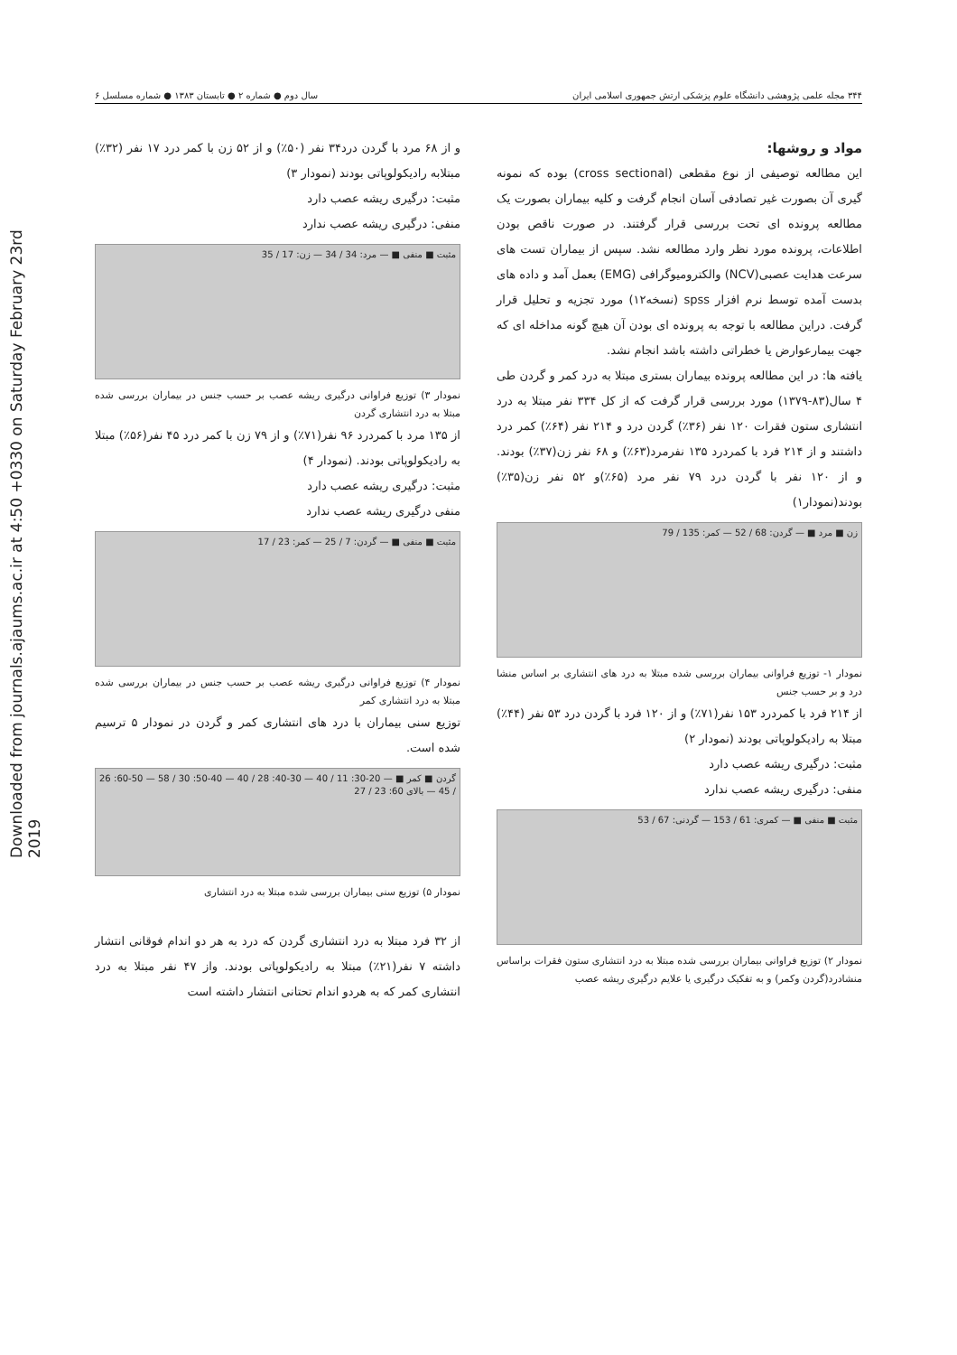Downloaded from journals.ajaums.ac.ir at 4:50 +0330 on Saturday February 23rd 2019
۳۴۴ مجله علمی پژوهشی دانشگاه علوم پزشکی ارتش جمهوری اسلامی ایران سال دوم ● شماره ۲ ● تابستان ۱۳۸۳ ● شماره مسلسل ۶
مواد و روشها:
این مطالعه توصیفی از نوع مقطعی (cross sectional) بوده که نمونه گیری آن بصورت غیر تصادفی آسان انجام گرفت و کلیه بیماران بصورت یک مطالعه پرونده ای تحت بررسی قرار گرفتند. در صورت ناقص بودن اطلاعات، پرونده مورد نظر وارد مطالعه نشد. سپس از بیماران تست های سرعت هدایت عصبی(NCV) والکترومیوگرافی (EMG) بعمل آمد و داده های بدست آمده توسط نرم افزار spss (نسخه۱۲) مورد تجزیه و تحلیل قرار گرفت. دراین مطالعه با توجه به پرونده ای بودن آن هیچ گونه مداخله ای که جهت بیمارعوارض یا خطراتی داشته باشد انجام نشد.
یافته ها: در این مطالعه پرونده بیماران بستری مبتلا به درد کمر و گردن طی ۴ سال(۸۳-۱۳۷۹) مورد بررسی قرار گرفت که از کل ۳۳۴ نفر مبتلا به درد انتشاری ستون فقرات ۱۲۰ نفر (۳۶٪) گردن درد و ۲۱۴ نفر (۶۴٪) کمر درد داشتند و از ۲۱۴ فرد با کمردرد ۱۳۵ نفرمرد(۶۳٪) و ۶۸ نفر زن(۳۷٪) بودند. و از ۱۲۰ نفر با گردن درد ۷۹ نفر مرد (۶۵٪)و ۵۲ نفر زن(۳۵٪) بودند(نمودار۱)
زن ■ مرد ■ — گردن: 68 / 52 — کمر: 135 / 79
نمودار ۱- توزیع فراوانی بیماران بررسی شده مبتلا به درد های انتشاری بر اساس منشا درد و بر حسب جنس
از ۲۱۴ فرد با کمردرد ۱۵۳ نفر(۷۱٪) و از ۱۲۰ فرد با گردن درد ۵۳ نفر (۴۴٪) مبتلا به رادیکولوپاتی بودند (نمودار ۲)
مثبت: درگیری ریشه عصب دارد
منفی: درگیری ریشه عصب ندارد
مثبت ■ منفی ■ — کمری: 61 / 153 — گردنی: 67 / 53
نمودار ۲) توزیع فراوانی بیماران بررسی شده مبتلا به درد انتشاری ستون فقرات براساس منشادرد(گردن وکمر) و به تفکیک درگیری یا علایم درگیری ریشه عصب
و از ۶۸ مرد با گردن درد۳۴ نفر (۵۰٪) و از ۵۲ زن با کمر درد ۱۷ نفر (۳۲٪) مبتلابه رادیکولوپاتی بودند (نمودار ۳)
مثبت: درگیری ریشه عصب دارد
منفی: درگیری ریشه عصب ندارد
مثبت ■ منفی ■ — مرد: 34 / 34 — زن: 17 / 35
نمودار ۳) توزیع فراوانی درگیری ریشه عصب بر حسب جنس در بیماران بررسی شده مبتلا به درد انتشاری گردن
از ۱۳۵ مرد با کمردرد ۹۶ نفر(۷۱٪) و از ۷۹ زن با کمر درد ۴۵ نفر(۵۶٪) مبتلا به رادیکولوپاتی بودند. (نمودار ۴)
مثبت: درگیری ریشه عصب دارد
منفی درگیری ریشه عصب ندارد
مثبت ■ منفی ■ — گردن: 7 / 25 — کمر: 23 / 17
نمودار ۴) توزیع فراوانی درگیری ریشه عصب بر حسب جنس در بیماران بررسی شده مبتلا به درد انتشاری کمر
توزیع سنی بیماران با درد های انتشاری کمر و گردن در نمودار ۵ ترسیم شده است.
گردن ■ کمر ■ — 20-30: 11 / 40 — 30-40: 28 / 40 — 40-50: 30 / 58 — 50-60: 26 / 45 — بالای 60: 23 / 27
نمودار ۵) توزیع سنی بیماران بررسی شده مبتلا به درد انتشاری
از ۳۲ فرد مبتلا به درد انتشاری گردن که درد به هر دو اندام فوقانی انتشار داشته ۷ نفر(۲۱٪) مبتلا به رادیکولوپاتی بودند. واز ۴۷ نفر مبتلا به درد انتشاری کمر که به هردو اندام تحتانی انتشار داشته است